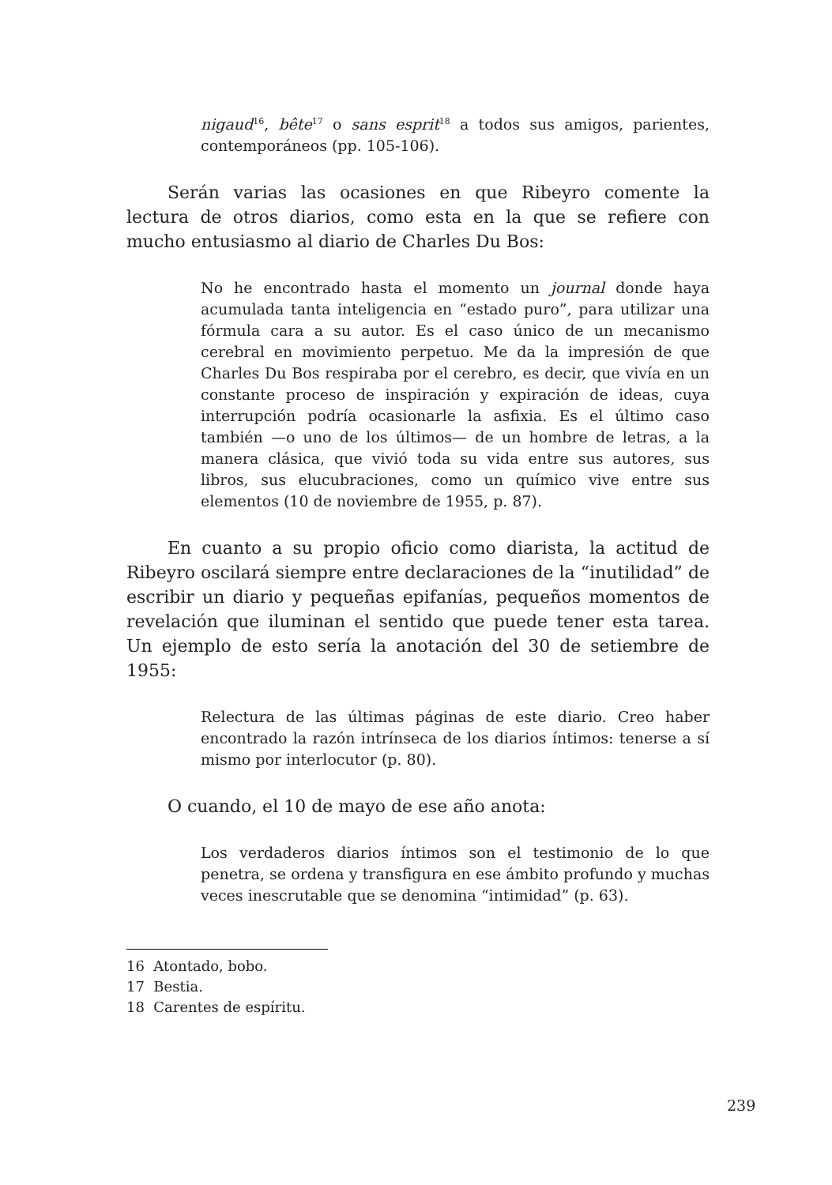nigaud<sup>16</sup>, bête<sup>17</sup> o sans esprit<sup>18</sup> a todos sus amigos, parientes, contemporáneos (pp. 105-106).
Serán varias las ocasiones en que Ribeyro comente la lectura de otros diarios, como esta en la que se refiere con mucho entusiasmo al diario de Charles Du Bos:
No he encontrado hasta el momento un journal donde haya acumulada tanta inteligencia en “estado puro”, para utilizar una fórmula cara a su autor. Es el caso único de un mecanismo cerebral en movimiento perpetuo. Me da la impresión de que Charles Du Bos respiraba por el cerebro, es decir, que vivía en un constante proceso de inspiración y expiración de ideas, cuya interrupción podría ocasionarle la asfixia. Es el último caso también —o uno de los últimos— de un hombre de letras, a la manera clásica, que vivió toda su vida entre sus autores, sus libros, sus elucubraciones, como un químico vive entre sus elementos (10 de noviembre de 1955, p. 87).
En cuanto a su propio oficio como diarista, la actitud de Ribeyro oscilará siempre entre declaraciones de la “inutilidad” de escribir un diario y pequeñas epifanías, pequeños momentos de revelación que iluminan el sentido que puede tener esta tarea. Un ejemplo de esto sería la anotación del 30 de setiembre de 1955:
Relectura de las últimas páginas de este diario. Creo haber encontrado la razón intrínseca de los diarios íntimos: tenerse a sí mismo por interlocutor (p. 80).
O cuando, el 10 de mayo de ese año anota:
Los verdaderos diarios íntimos son el testimonio de lo que penetra, se ordena y transfigura en ese ámbito profundo y muchas veces inescrutable que se denomina “intimidad” (p. 63).
16 Atontado, bobo.
17 Bestia.
18 Carentes de espíritu.
239